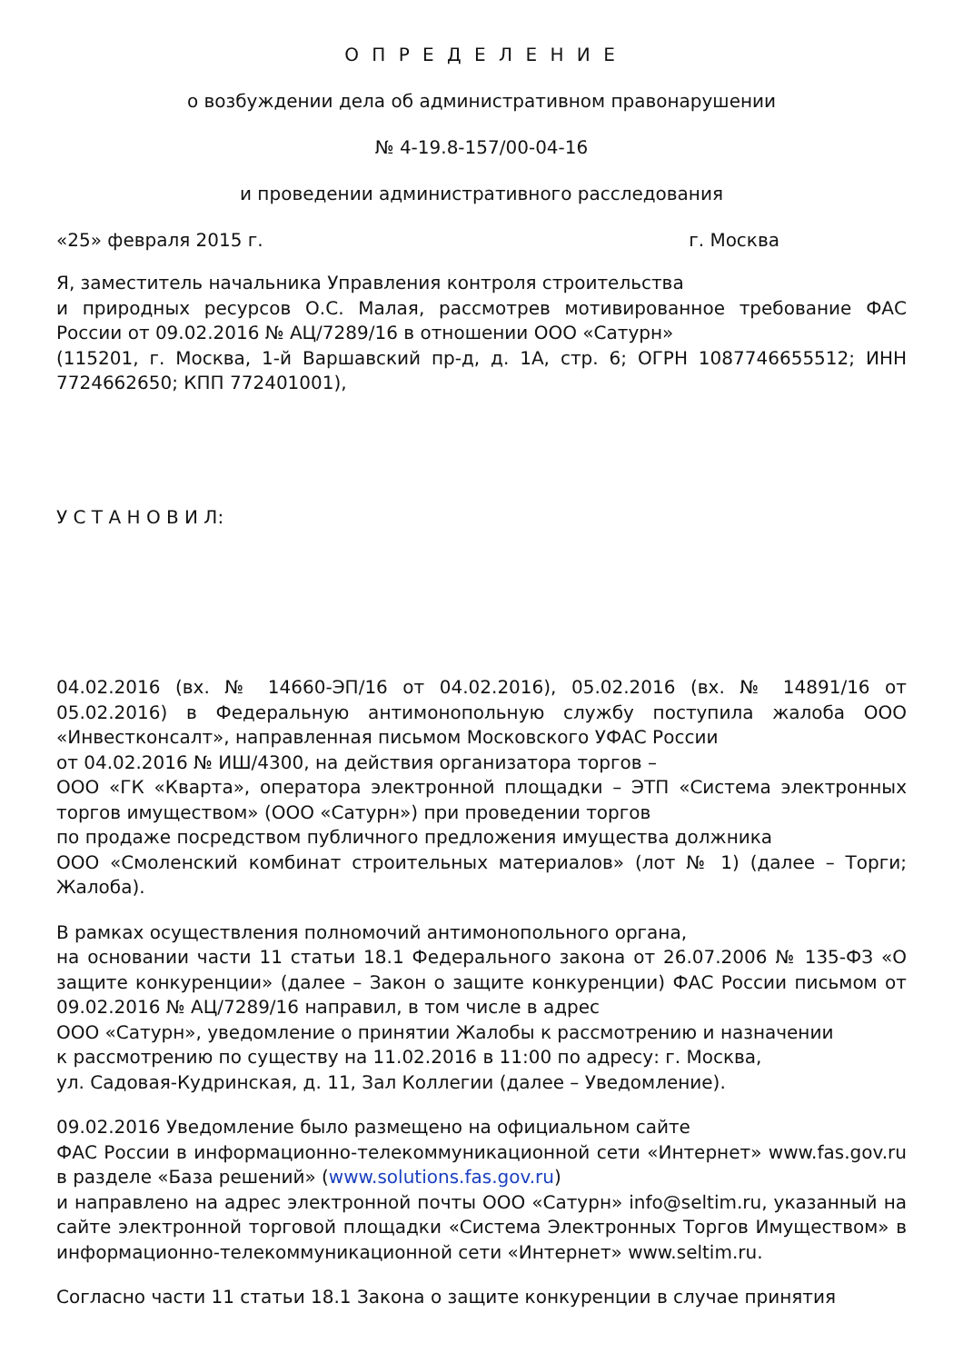О П Р Е Д Е Л Е Н И Е
о возбуждении дела об административном правонарушении
№ 4-19.8-157/00-04-16
и проведении административного расследования
«25» февраля 2015 г. г. Москва
Я, заместитель начальника Управления контроля строительства
и природных ресурсов О.С. Малая, рассмотрев мотивированное требование ФАС России от 09.02.2016 № АЦ/7289/16 в отношении ООО «Сатурн»
(115201, г. Москва, 1-й Варшавский пр-д, д. 1А, стр. 6; ОГРН 1087746655512; ИНН 7724662650; КПП 772401001),
У С Т А Н О В И Л:
04.02.2016 (вх. № 14660-ЭП/16 от 04.02.2016), 05.02.2016 (вх. № 14891/16 от 05.02.2016) в Федеральную антимонопольную службу поступила жалоба ООО «Инвестконсалт», направленная письмом Московского УФАС России
от 04.02.2016 № ИШ/4300, на действия организатора торгов –
ООО «ГК «Кварта», оператора электронной площадки – ЭТП «Система электронных торгов имуществом» (ООО «Сатурн») при проведении торгов
по продаже посредством публичного предложения имущества должника
ООО «Смоленский комбинат строительных материалов» (лот № 1) (далее – Торги; Жалоба).
В рамках осуществления полномочий антимонопольного органа,
на основании части 11 статьи 18.1 Федерального закона от 26.07.2006 № 135-ФЗ «О защите конкуренции» (далее – Закон о защите конкуренции) ФАС России письмом от 09.02.2016 № АЦ/7289/16 направил, в том числе в адрес
ООО «Сатурн», уведомление о принятии Жалобы к рассмотрению и назначении
к рассмотрению по существу на 11.02.2016 в 11:00 по адресу: г. Москва,
ул. Садовая-Кудринская, д. 11, Зал Коллегии (далее – Уведомление).
09.02.2016 Уведомление было размещено на официальном сайте
ФАС России в информационно-телекоммуникационной сети «Интернет» www.fas.gov.ru в разделе «База решений» (www.solutions.fas.gov.ru)
и направлено на адрес электронной почты ООО «Сатурн» info@seltim.ru, указанный на сайте электронной торговой площадки «Система Электронных Торгов Имуществом» в информационно-телекоммуникационной сети «Интернет» www.seltim.ru.
Согласно части 11 статьи 18.1 Закона о защите конкуренции в случае принятия